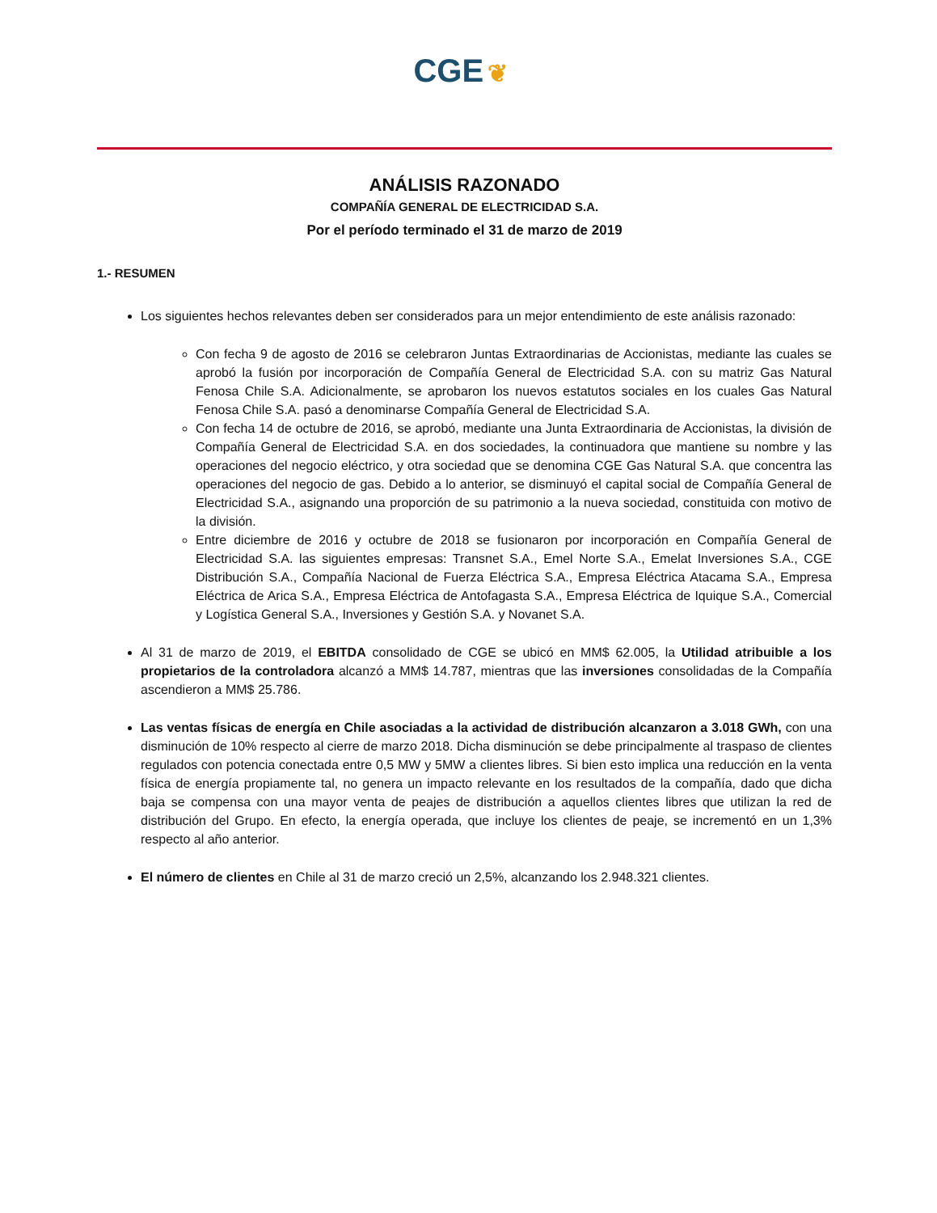CGE ❦
ANÁLISIS RAZONADO
COMPAÑÍA GENERAL DE ELECTRICIDAD S.A.
Por el período terminado el 31 de marzo de 2019
1.- RESUMEN
Los siguientes hechos relevantes deben ser considerados para un mejor entendimiento de este análisis razonado:
Con fecha 9 de agosto de 2016 se celebraron Juntas Extraordinarias de Accionistas, mediante las cuales se aprobó la fusión por incorporación de Compañía General de Electricidad S.A. con su matriz Gas Natural Fenosa Chile S.A. Adicionalmente, se aprobaron los nuevos estatutos sociales en los cuales Gas Natural Fenosa Chile S.A. pasó a denominarse Compañía General de Electricidad S.A.
Con fecha 14 de octubre de 2016, se aprobó, mediante una Junta Extraordinaria de Accionistas, la división de Compañía General de Electricidad S.A. en dos sociedades, la continuadora que mantiene su nombre y las operaciones del negocio eléctrico, y otra sociedad que se denomina CGE Gas Natural S.A. que concentra las operaciones del negocio de gas. Debido a lo anterior, se disminuyó el capital social de Compañía General de Electricidad S.A., asignando una proporción de su patrimonio a la nueva sociedad, constituida con motivo de la división.
Entre diciembre de 2016 y octubre de 2018 se fusionaron por incorporación en Compañía General de Electricidad S.A. las siguientes empresas: Transnet S.A., Emel Norte S.A., Emelat Inversiones S.A., CGE Distribución S.A., Compañía Nacional de Fuerza Eléctrica S.A., Empresa Eléctrica Atacama S.A., Empresa Eléctrica de Arica S.A., Empresa Eléctrica de Antofagasta S.A., Empresa Eléctrica de Iquique S.A., Comercial y Logística General S.A., Inversiones y Gestión S.A. y Novanet S.A.
Al 31 de marzo de 2019, el EBITDA consolidado de CGE se ubicó en MM$ 62.005, la Utilidad atribuible a los propietarios de la controladora alcanzó a MM$ 14.787, mientras que las inversiones consolidadas de la Compañía ascendieron a MM$ 25.786.
Las ventas físicas de energía en Chile asociadas a la actividad de distribución alcanzaron a 3.018 GWh, con una disminución de 10% respecto al cierre de marzo 2018. Dicha disminución se debe principalmente al traspaso de clientes regulados con potencia conectada entre 0,5 MW y 5MW a clientes libres. Si bien esto implica una reducción en la venta física de energía propiamente tal, no genera un impacto relevante en los resultados de la compañía, dado que dicha baja se compensa con una mayor venta de peajes de distribución a aquellos clientes libres que utilizan la red de distribución del Grupo. En efecto, la energía operada, que incluye los clientes de peaje, se incrementó en un 1,3% respecto al año anterior.
El número de clientes en Chile al 31 de marzo creció un 2,5%, alcanzando los 2.948.321 clientes.